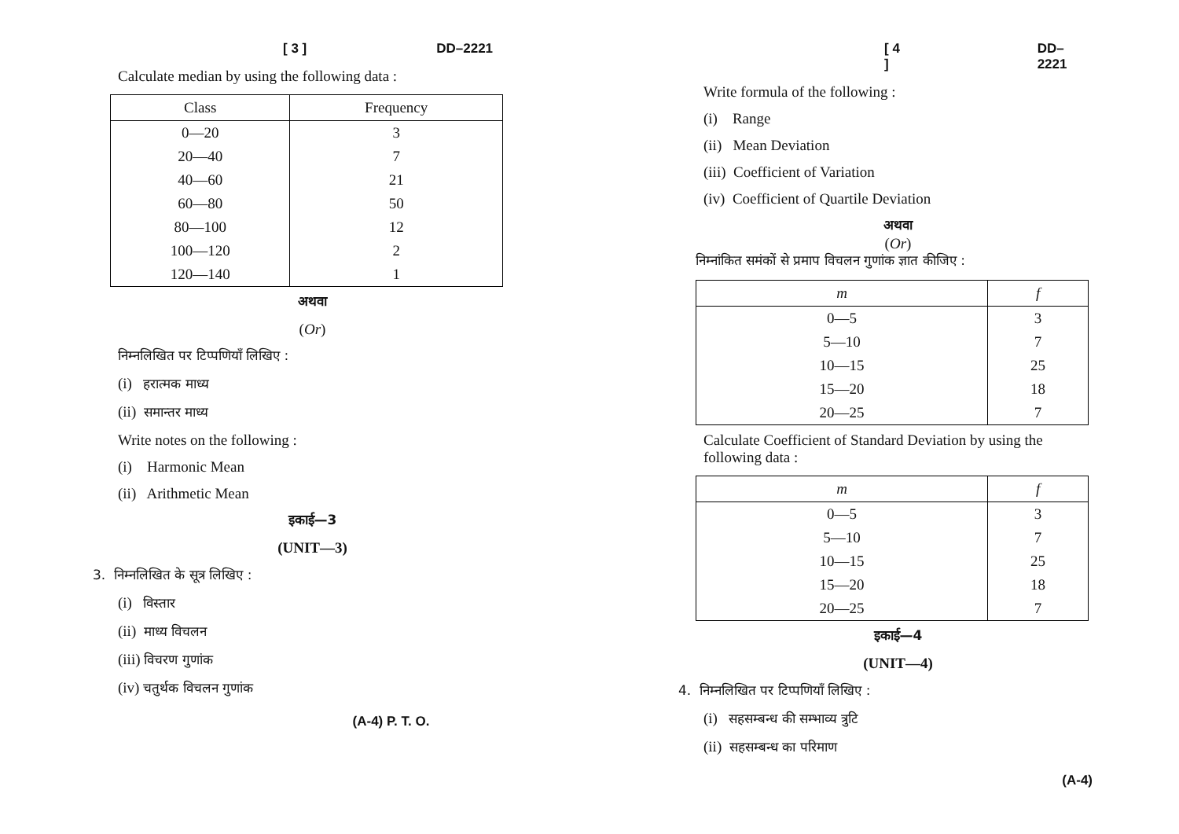[ 3 ] DD–2221
Calculate median by using the following data :
| Class | Frequency |
| --- | --- |
| 0—20 | 3 |
| 20—40 | 7 |
| 40—60 | 21 |
| 60—80 | 50 |
| 80—100 | 12 |
| 100—120 | 2 |
| 120—140 | 1 |
अथवा
(Or)
निम्नलिखित पर टिप्पणियाँ लिखिए :
(i) हरात्मक माध्य
(ii) समान्तर माध्य
Write notes on the following :
(i) Harmonic Mean
(ii) Arithmetic Mean
इकाई—3
(UNIT—3)
3. निम्नलिखित के सूत्र लिखिए :
(i) विस्तार
(ii) माध्य विचलन
(iii) विचरण गुणांक
(iv) चतुर्थक विचलन गुणांक
(A-4) P. T. O.
[ 4 ] DD–2221
Write formula of the following :
(i) Range
(ii) Mean Deviation
(iii) Coefficient of Variation
(iv) Coefficient of Quartile Deviation
अथवा
(Or)
निम्नांकित समंकों से प्रमाप विचलन गुणांक ज्ञात कीजिए :
| m | f |
| --- | --- |
| 0—5 | 3 |
| 5—10 | 7 |
| 10—15 | 25 |
| 15—20 | 18 |
| 20—25 | 7 |
Calculate Coefficient of Standard Deviation by using the following data :
| m | f |
| --- | --- |
| 0—5 | 3 |
| 5—10 | 7 |
| 10—15 | 25 |
| 15—20 | 18 |
| 20—25 | 7 |
इकाई—4
(UNIT—4)
4. निम्नलिखित पर टिप्पणियाँ लिखिए :
(i) सहसम्बन्ध की सम्भाव्य त्रुटि
(ii) सहसम्बन्ध का परिमाण
(A-4)